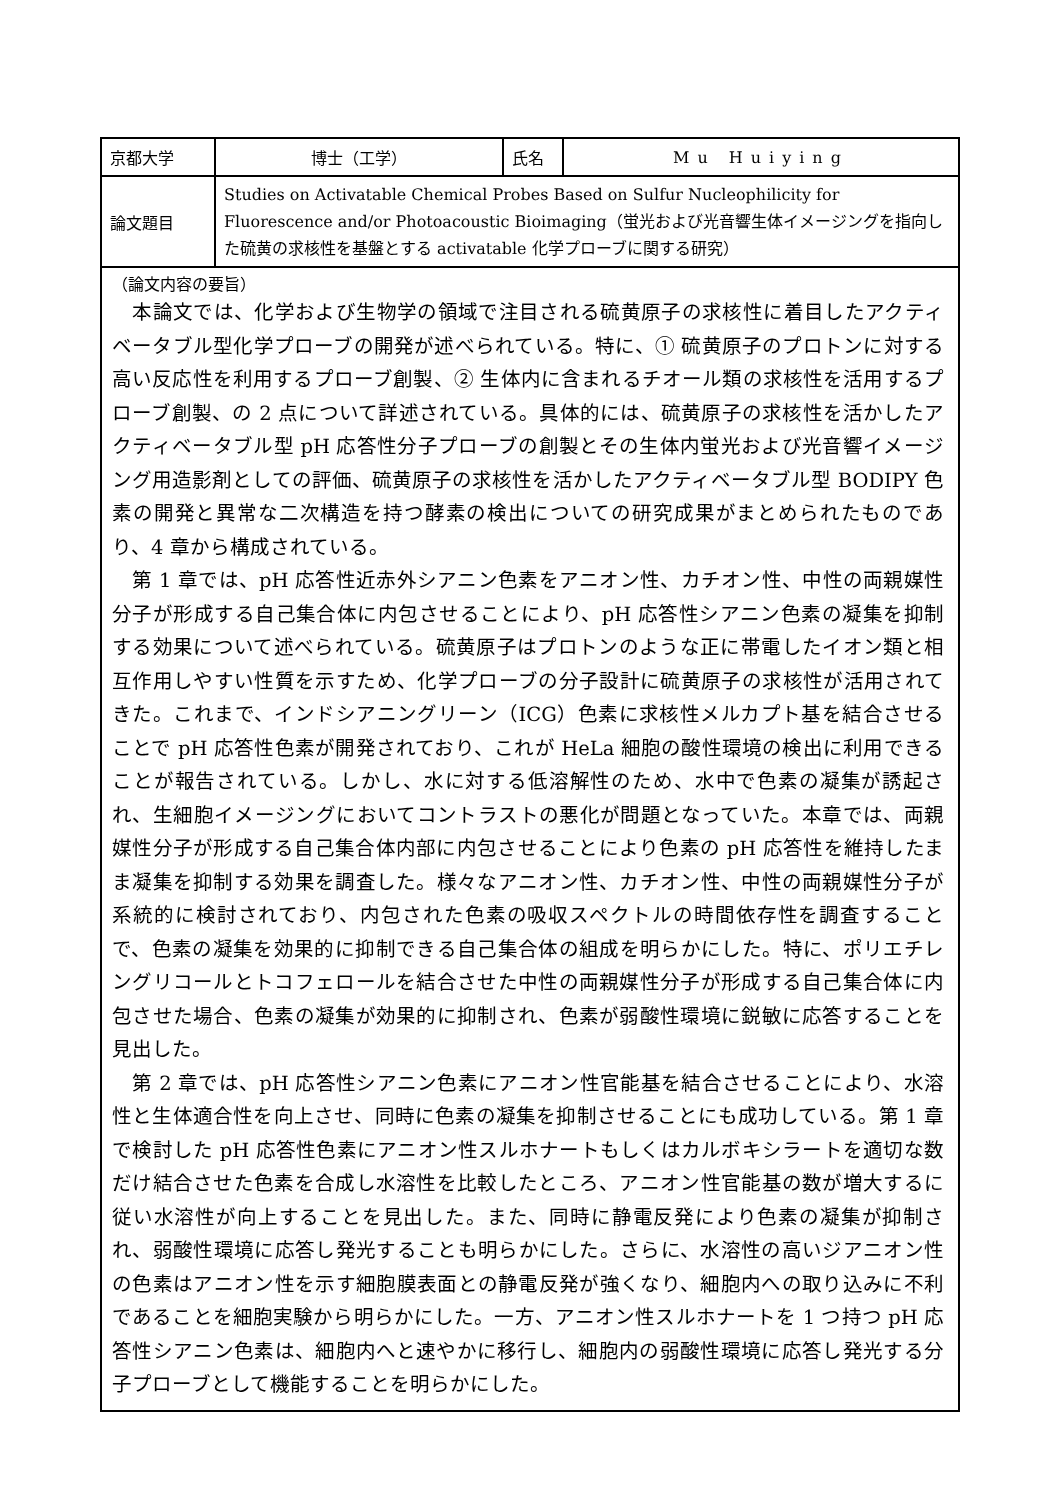| 京都大学 | 博士（工学） | 氏名 | Mu Huiying |
| 論文題目 | Studies on Activatable Chemical Probes Based on Sulfur Nucleophilicity for Fluorescence and/or Photoacoustic Bioimaging（蛍光および光音響生体イメージングを指向した硫黄の求核性を基盤とする activatable 化学プローブに関する研究） | | |
（論文内容の要旨）
　本論文では、化学および生物学の領域で注目される硫黄原子の求核性に着目したアクティベータブル型化学プローブの開発が述べられている。特に、① 硫黄原子のプロトンに対する高い反応性を利用するプローブ創製、② 生体内に含まれるチオール類の求核性を活用するプローブ創製、の 2 点について詳述されている。具体的には、硫黄原子の求核性を活かしたアクティベータブル型 pH 応答性分子プローブの創製とその生体内蛍光および光音響イメージング用造影剤としての評価、硫黄原子の求核性を活かしたアクティベータブル型 BODIPY 色素の開発と異常な二次構造を持つ酵素の検出についての研究成果がまとめられたものであり、4 章から構成されている。
　第 1 章では、pH 応答性近赤外シアニン色素をアニオン性、カチオン性、中性の両親媒性分子が形成する自己集合体に内包させることにより、pH 応答性シアニン色素の凝集を抑制する効果について述べられている。硫黄原子はプロトンのような正に帯電したイオン類と相互作用しやすい性質を示すため、化学プローブの分子設計に硫黄原子の求核性が活用されてきた。これまで、インドシアニングリーン（ICG）色素に求核性メルカプト基を結合させることで pH 応答性色素が開発されており、これが HeLa 細胞の酸性環境の検出に利用できることが報告されている。しかし、水に対する低溶解性のため、水中で色素の凝集が誘起され、生細胞イメージングにおいてコントラストの悪化が問題となっていた。本章では、両親媒性分子が形成する自己集合体内部に内包させることにより色素の pH 応答性を維持したまま凝集を抑制する効果を調査した。様々なアニオン性、カチオン性、中性の両親媒性分子が系統的に検討されており、内包された色素の吸収スペクトルの時間依存性を調査することで、色素の凝集を効果的に抑制できる自己集合体の組成を明らかにした。特に、ポリエチレングリコールとトコフェロールを結合させた中性の両親媒性分子が形成する自己集合体に内包させた場合、色素の凝集が効果的に抑制され、色素が弱酸性環境に鋭敏に応答することを見出した。
　第 2 章では、pH 応答性シアニン色素にアニオン性官能基を結合させることにより、水溶性と生体適合性を向上させ、同時に色素の凝集を抑制させることにも成功している。第 1 章で検討した pH 応答性色素にアニオン性スルホナートもしくはカルボキシラートを適切な数だけ結合させた色素を合成し水溶性を比較したところ、アニオン性官能基の数が増大するに従い水溶性が向上することを見出した。また、同時に静電反発により色素の凝集が抑制され、弱酸性環境に応答し発光することも明らかにした。さらに、水溶性の高いジアニオン性の色素はアニオン性を示す細胞膜表面との静電反発が強くなり、細胞内への取り込みに不利であることを細胞実験から明らかにした。一方、アニオン性スルホナートを 1 つ持つ pH 応答性シアニン色素は、細胞内へと速やかに移行し、細胞内の弱酸性環境に応答し発光する分子プローブとして機能することを明らかにした。